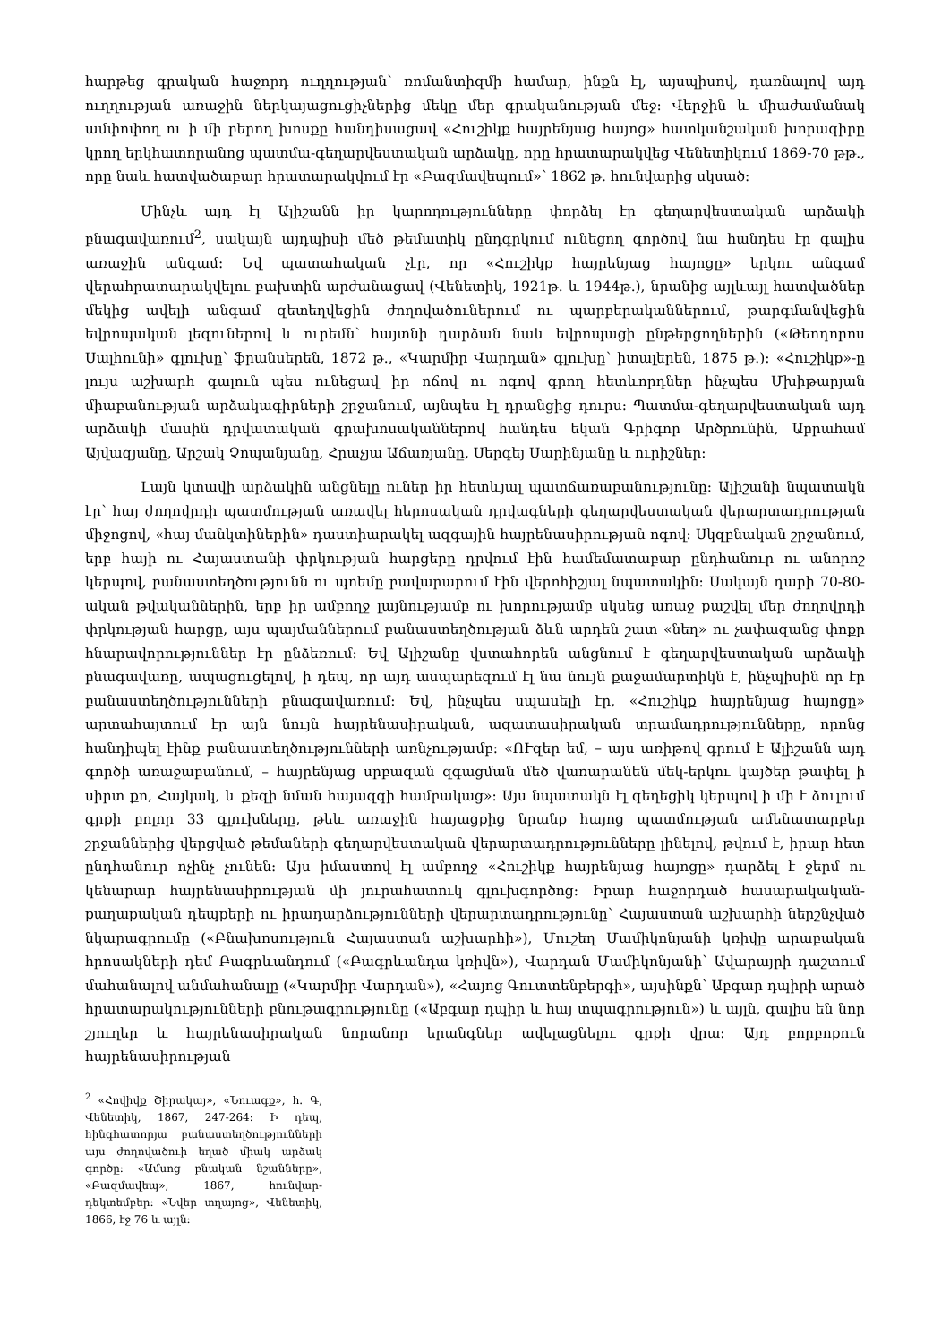հարթեց գրական հաջորդ ուղղության՝ ռոմանտիզմի համար, ինքն էլ, այսպիսով, դառնալով այդ ուղղության առաջին ներկայացուցիչներից մեկը մեր գրականության մեջ։ Վերջին և միաժամանակ ամփոփող ու ի մի բերող խոսքը հանդիսացավ «Հուշիկք հայրենյաց հայոց» հատկանշական խորագիրը կրող երկհատորանոց պատմա-գեղարվեստական արձակը, որը հրատարակվեց Վենետիկում 1869-70 թթ., որը նաև հատվածաբար հրատարակվում էր «Բազմավեպում»՝ 1862 թ. հունվարից սկսած։
Մինչև այդ էլ Ալիշանն իր կարողությունները փորձել էր գեղարվեստական արձակի բնագավառում<sup>2</sup>, սակայն այդպիսի մեծ թեմատիկ ընդգրկում ունեցող գործով նա հանդես էր գալիս առաջին անգամ։ Եվ պատահական չէր, որ «Հուշիկք հայրենյաց հայոցը» երկու անգամ վերահրատարակվելու բախտին արժանացավ (Վենետիկ, 1921թ. և 1944թ.), նրանից այլևայլ հատվածներ մեկից ավելի անգամ զետեղվեցին ժողովածուներում ու պարբերականներում, թարգմանվեցին եվրոպական լեզուներով և ուրեմն՝ հայտնի դարձան նաև եվրոպացի ընթերցողներին («Թեոդորոս Սալհունի» գլուխը՝ ֆրանսերեն, 1872 թ., «Կարմիր Վարդան» գլուխը՝ իտալերեն, 1875 թ.)։ «Հուշիկք»-ը լույս աշխարհ գալուն պես ունեցավ իր ոճով ու ոգով գրող հետևորդներ ինչպես Մխիթարյան միաբանության արձակագիրների շրջանում, այնպես էլ դրանցից դուրս։ Պատմա-գեղարվեստական այդ արձակի մասին դրվատական գրախոսականներով հանդես եկան Գրիգոր Արծրունին, Աբրահամ Այվազյանը, Արշակ Չոպանյանը, Հրաչյա Աճառյանը, Սերգեյ Սարինյանը և ուրիշներ։
Լայն կտավի արձակին անցնելը ուներ իր հետևյալ պատճառաբանությունը։ Ալիշանի նպատակն էր՝ հայ ժողովրդի պատմության առավել հերոսական դրվագների գեղարվեստական վերարտադրության միջոցով, «հայ մանկտիներին» դաստիարակել ազգային հայրենասիրության ոգով։ Սկզբնական շրջանում, երբ հայի ու Հայաստանի փրկության հարցերը դրվում էին համեմատաբար ընդհանուր ու անորոշ կերպով, բանաստեղծությունն ու պոեմը բավարարում էին վերոհիշյալ նպատակին։ Սակայն դարի 70-80-ական թվականներին, երբ իր ամբողջ լայնությամբ ու խորությամբ սկսեց առաջ քաշվել մեր ժողովրդի փրկության հարցը, այս պայմաններում բանաստեղծության ձևն արդեն շատ «նեղ» ու չափազանց փոքր հնարավորություններ էր ընձեռում։ Եվ Ալիշանը վստահորեն անցնում է գեղարվեստական արձակի բնագավառը, ապացուցելով, ի դեպ, որ այդ ասպարեզում էլ նա նույն քաջամարտիկն է, ինչպիսին որ էր բանաստեղծությունների բնագավառում։ Եվ, ինչպես սպասելի էր, «Հուշիկք հայրենյաց հայոցը» արտահայտում էր այն նույն հայրենասիրական, ազատասիրական տրամադրությունները, որոնց հանդիպել էինք բանաստեղծությունների առնչությամբ։ «ՈՒզեր եմ, – այս առիթով գրում է Ալիշանն այդ գործի առաջաբանում, – հայրենյաց սրբազան զգացման մեծ վառարանեն մեկ-երկու կայծեր թափել ի սիրտ քո, Հայկակ, և քեզի նման հայազգի համբակաց»։ Այս նպատակն էլ գեղեցիկ կերպով ի մի է ձուլում գրքի բոլոր 33 գլուխները, թեև առաջին հայացքից նրանք հայոց պատմության ամենատարբեր շրջաններից վերցված թեմաների գեղարվեստական վերարտադրությունները լինելով, թվում է, իրար հետ ընդհանուր ոչինչ չունեն։ Այս իմաստով էլ ամբողջ «Հուշիկք հայրենյաց հայոցը» դարձել է ջերմ ու կենարար հայրենասիրության մի յուրահատուկ գլուխգործոց։ Իրար հաջորդած հասարակական-քաղաքական դեպքերի ու իրադարձությունների վերարտադրությունը՝ Հայաստան աշխարհի ներշնչված նկարագրումը («Բնախոսություն Հայաստան աշխարհի»), Մուշեղ Մամիկոնյանի կռիվը արաբական հրոսակների դեմ Բագրևանդում («Բագրևանդա կռիվն»), Վարդան Մամիկոնյանի՝ Ավարայրի դաշտում մահանալով անմահանալը («Կարմիր Վարդան»), «Հայոց Գուտտենբերգի», այսինքն՝ Աբգար դպիրի արած հրատարակությունների բնութագրությունը («Աբգար դպիր և հայ տպագրություն») և այլն, գալիս են նոր շյուղեր և հայրենասիրական նորանոր երանգներ ավելացնելու գրքի վրա։ Այդ բորբոքուն հայրենասիրության
<sup>2</sup> «Հովիվք Շիրակայ», «Նուագք», հ. Գ, Վենետիկ, 1867, 247-264։ Ի դեպ, հինգհատորյա բանաստեղծությունների այս ժողովածուի եղած միակ արձակ գործը։ «Ամսոց բնական նշանները», «Բազմավեպ», 1867, հունվար-դեկտեմբեր։ «Նվեր տղայոց», Վենետիկ, 1866, էջ 76 և այլն։